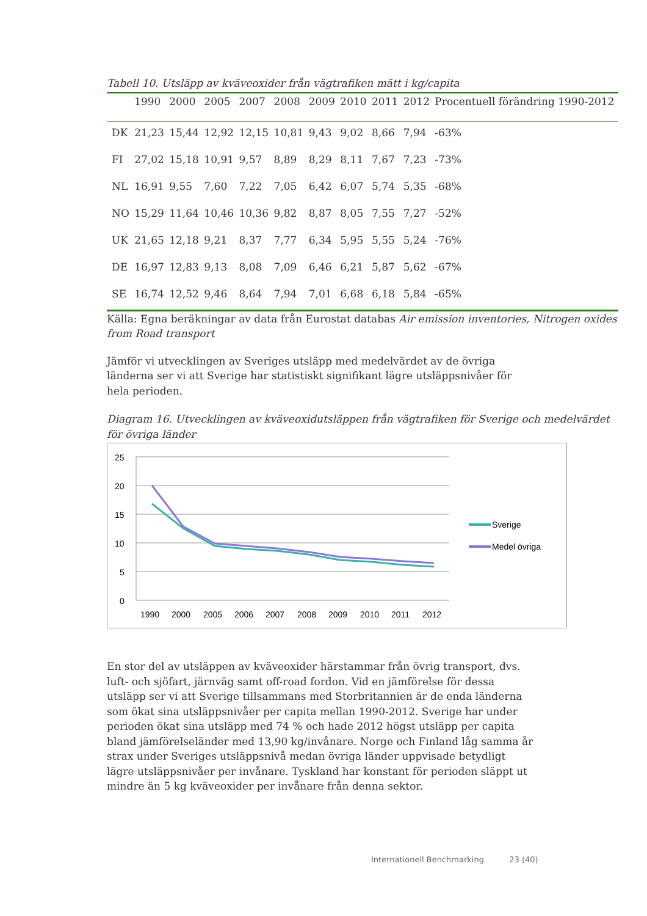Tabell 10. Utsläpp av kväveoxider från vägtrafiken mätt i kg/capita
| | 1990 | 2000 | 2005 | 2007 | 2008 | 2009 | 2010 | 2011 | 2012 | Procentuell förändring 1990-2012 |
| --- | --- | --- | --- | --- | --- | --- | --- | --- | --- | --- |
| DK | 21,23 | 15,44 | 12,92 | 12,15 | 10,81 | 9,43 | 9,02 | 8,66 | 7,94 | -63% |
| FI | 27,02 | 15,18 | 10,91 | 9,57 | 8,89 | 8,29 | 8,11 | 7,67 | 7,23 | -73% |
| NL | 16,91 | 9,55 | 7,60 | 7,22 | 7,05 | 6,42 | 6,07 | 5,74 | 5,35 | -68% |
| NO | 15,29 | 11,64 | 10,46 | 10,36 | 9,82 | 8,87 | 8,05 | 7,55 | 7,27 | -52% |
| UK | 21,65 | 12,18 | 9,21 | 8,37 | 7,77 | 6,34 | 5,95 | 5,55 | 5,24 | -76% |
| DE | 16,97 | 12,83 | 9,13 | 8,08 | 7,09 | 6,46 | 6,21 | 5,87 | 5,62 | -67% |
| SE | 16,74 | 12,52 | 9,46 | 8,64 | 7,94 | 7,01 | 6,68 | 6,18 | 5,84 | -65% |
Källa: Egna beräkningar av data från Eurostat databas Air emission inventories, Nitrogen oxides from Road transport
Jämför vi utvecklingen av Sveriges utsläpp med medelvärdet av de övriga länderna ser vi att Sverige har statistiskt signifikant lägre utsläppsnivåer för hela perioden.
Diagram 16. Utvecklingen av kväveoxidutsläppen från vägtrafiken för Sverige och medelvärdet för övriga länder
25
20
15
10
5
0
1990
2000
2005
2006
2007
2008
2009
2010
2011
2012
Sverige
Medel övriga
En stor del av utsläppen av kväveoxider härstammar från övrig transport, dvs. luft- och sjöfart, järnväg samt off-road fordon. Vid en jämförelse för dessa utsläpp ser vi att Sverige tillsammans med Storbritannien är de enda länderna som ökat sina utsläppsnivåer per capita mellan 1990-2012. Sverige har under perioden ökat sina utsläpp med 74 % och hade 2012 högst utsläpp per capita bland jämförelseländer med 13,90 kg/invånare. Norge och Finland låg samma år strax under Sveriges utsläppsnivå medan övriga länder uppvisade betydligt lägre utsläppsnivåer per invånare. Tyskland har konstant för perioden släppt ut mindre än 5 kg kväveoxider per invånare från denna sektor.
Internationell Benchmarking 23 (40)